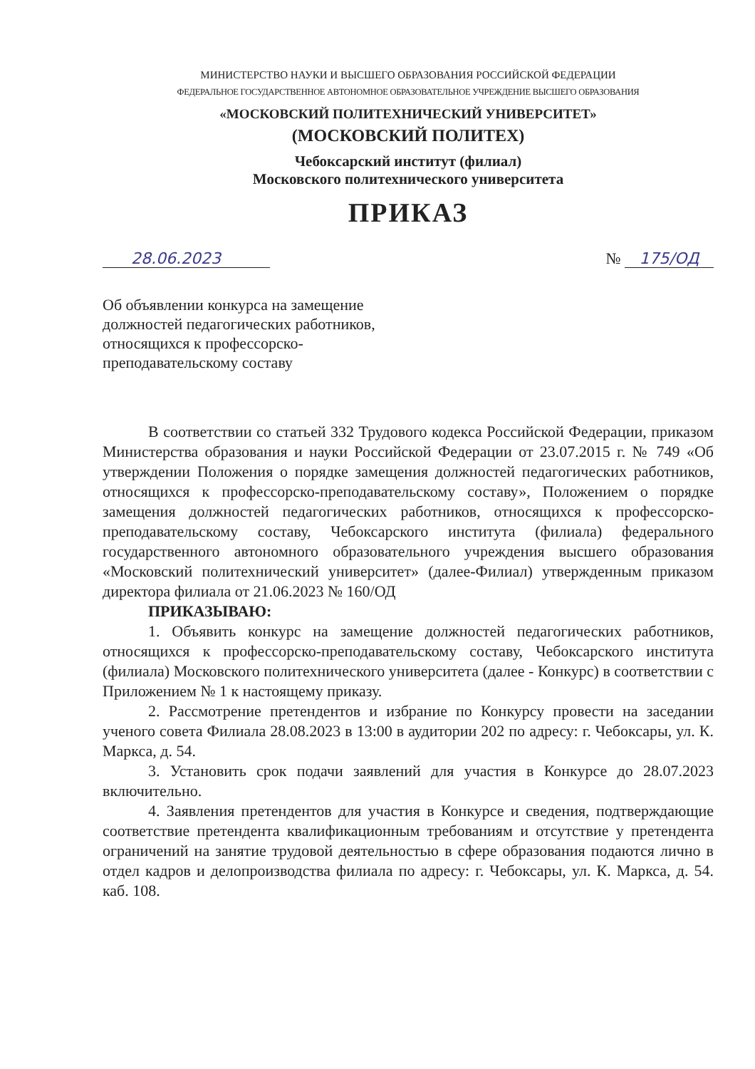МИНИСТЕРСТВО НАУКИ И ВЫСШЕГО ОБРАЗОВАНИЯ РОССИЙСКОЙ ФЕДЕРАЦИИ
ФЕДЕРАЛЬНОЕ ГОСУДАРСТВЕННОЕ АВТОНОМНОЕ ОБРАЗОВАТЕЛЬНОЕ УЧРЕЖДЕНИЕ ВЫСШЕГО ОБРАЗОВАНИЯ
«МОСКОВСКИЙ ПОЛИТЕХНИЧЕСКИЙ УНИВЕРСИТЕТ»
(МОСКОВСКИЙ ПОЛИТЕХ)
Чебоксарский институт (филиал)
Московского политехнического университета
ПРИКАЗ
28.06.2023 № 175/ОД
Об объявлении конкурса на замещение должностей педагогических работников, относящихся к профессорско-преподавательскому составу
В соответствии со статьей 332 Трудового кодекса Российской Федерации, приказом Министерства образования и науки Российской Федерации от 23.07.2015 г. № 749 «Об утверждении Положения о порядке замещения должностей педагогических работников, относящихся к профессорско-преподавательскому составу», Положением о порядке замещения должностей педагогических работников, относящихся к профессорско-преподавательскому составу, Чебоксарского института (филиала) федерального государственного автономного образовательного учреждения высшего образования «Московский политехнический университет» (далее-Филиал) утвержденным приказом директора филиала от 21.06.2023 № 160/ОД
ПРИКАЗЫВАЮ:
1. Объявить конкурс на замещение должностей педагогических работников, относящихся к профессорско-преподавательскому составу, Чебоксарского института (филиала) Московского политехнического университета (далее - Конкурс) в соответствии с Приложением № 1 к настоящему приказу.
2. Рассмотрение претендентов и избрание по Конкурсу провести на заседании ученого совета Филиала 28.08.2023 в 13:00 в аудитории 202 по адресу: г. Чебоксары, ул. К. Маркса, д. 54.
3. Установить срок подачи заявлений для участия в Конкурсе до 28.07.2023 включительно.
4. Заявления претендентов для участия в Конкурсе и сведения, подтверждающие соответствие претендента квалификационным требованиям и отсутствие у претендента ограничений на занятие трудовой деятельностью в сфере образования подаются лично в отдел кадров и делопроизводства филиала по адресу: г. Чебоксары, ул. К. Маркса, д. 54. каб. 108.